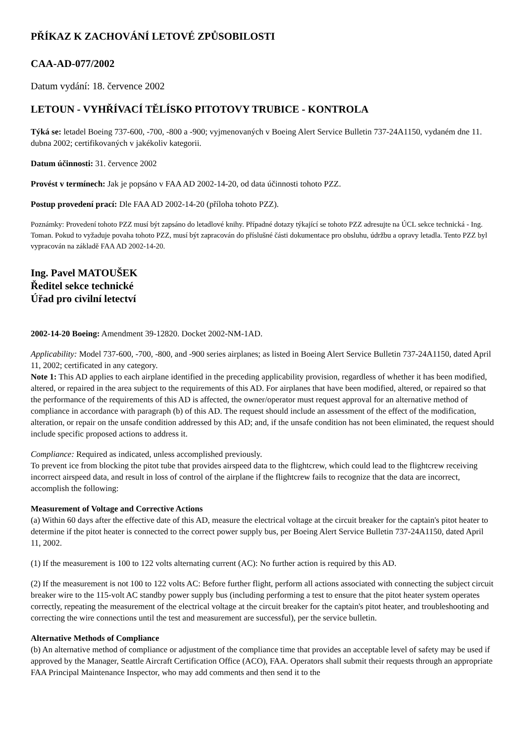PŘÍKAZ K ZACHOVÁNÍ LETOVÉ ZPŮSOBILOSTI
CAA-AD-077/2002
Datum vydání: 18. července 2002
LETOUN - VYHŘÍVACÍ TĚLÍSKO PITOTOVY TRUBICE - KONTROLA
Týká se: letadel Boeing 737-600, -700, -800 a -900; vyjmenovaných v Boeing Alert Service Bulletin 737-24A1150, vydaném dne 11. dubna 2002; certifikovaných v jakékoliv kategorii.
Datum účinnosti: 31. července 2002
Provést v termínech: Jak je popsáno v FAA AD 2002-14-20, od data účinnosti tohoto PZZ.
Postup provedení prací: Dle FAA AD 2002-14-20 (příloha tohoto PZZ).
Poznámky: Provedení tohoto PZZ musí být zapsáno do letadlové knihy. Případné dotazy týkající se tohoto PZZ adresujte na ÚCL sekce technická - Ing. Toman. Pokud to vyžaduje povaha tohoto PZZ, musí být zapracován do příslušné části dokumentace pro obsluhu, údržbu a opravy letadla. Tento PZZ byl vypracován na základě FAA AD 2002-14-20.
Ing. Pavel MATOUŠEK
Ředitel sekce technické
Úřad pro civilní letectví
2002-14-20 Boeing: Amendment 39-12820. Docket 2002-NM-1AD.
Applicability: Model 737-600, -700, -800, and -900 series airplanes; as listed in Boeing Alert Service Bulletin 737-24A1150, dated April 11, 2002; certificated in any category.
Note 1: This AD applies to each airplane identified in the preceding applicability provision, regardless of whether it has been modified, altered, or repaired in the area subject to the requirements of this AD. For airplanes that have been modified, altered, or repaired so that the performance of the requirements of this AD is affected, the owner/operator must request approval for an alternative method of compliance in accordance with paragraph (b) of this AD. The request should include an assessment of the effect of the modification, alteration, or repair on the unsafe condition addressed by this AD; and, if the unsafe condition has not been eliminated, the request should include specific proposed actions to address it.
Compliance: Required as indicated, unless accomplished previously.
To prevent ice from blocking the pitot tube that provides airspeed data to the flightcrew, which could lead to the flightcrew receiving incorrect airspeed data, and result in loss of control of the airplane if the flightcrew fails to recognize that the data are incorrect, accomplish the following:
Measurement of Voltage and Corrective Actions
(a) Within 60 days after the effective date of this AD, measure the electrical voltage at the circuit breaker for the captain's pitot heater to determine if the pitot heater is connected to the correct power supply bus, per Boeing Alert Service Bulletin 737-24A1150, dated April 11, 2002.
(1) If the measurement is 100 to 122 volts alternating current (AC): No further action is required by this AD.
(2) If the measurement is not 100 to 122 volts AC: Before further flight, perform all actions associated with connecting the subject circuit breaker wire to the 115-volt AC standby power supply bus (including performing a test to ensure that the pitot heater system operates correctly, repeating the measurement of the electrical voltage at the circuit breaker for the captain's pitot heater, and troubleshooting and correcting the wire connections until the test and measurement are successful), per the service bulletin.
Alternative Methods of Compliance
(b) An alternative method of compliance or adjustment of the compliance time that provides an acceptable level of safety may be used if approved by the Manager, Seattle Aircraft Certification Office (ACO), FAA. Operators shall submit their requests through an appropriate FAA Principal Maintenance Inspector, who may add comments and then send it to the